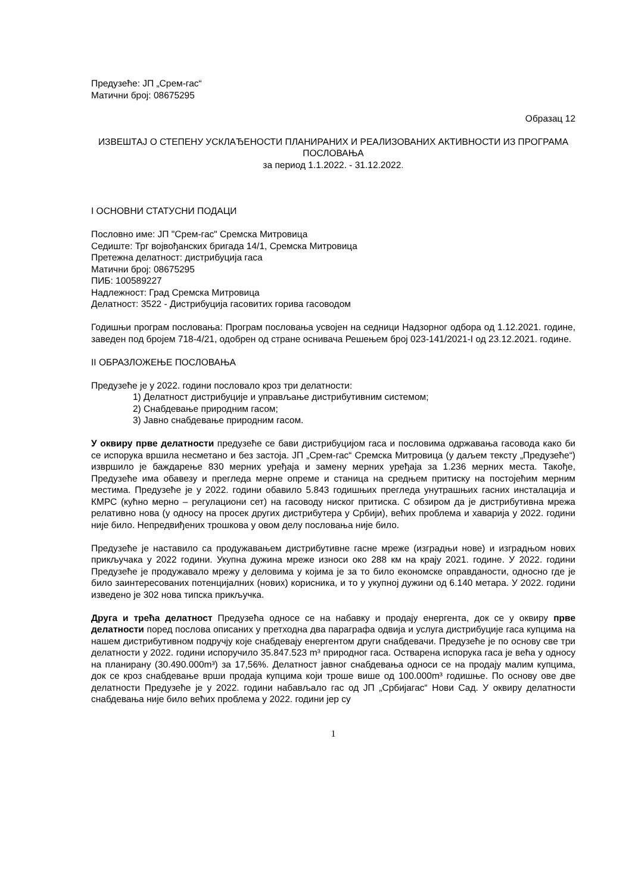Предузеће: ЈП „Срем-гас“
Матични број: 08675295
Образац 12
ИЗВЕШТАЈ О СТЕПЕНУ УСКЛАЂЕНОСТИ ПЛАНИРАНИХ И РЕАЛИЗОВАНИХ АКТИВНОСТИ ИЗ ПРОГРАМА ПОСЛОВАЊА
за период 1.1.2022. - 31.12.2022.
I ОСНОВНИ СТАТУСНИ ПОДАЦИ
Пословно име: ЈП "Срем-гас" Сремска Митровица
Седиште: Трг војвођанских бригада 14/1, Сремска Митровица
Претежна делатност: дистрибуција гаса
Матични број: 08675295
ПИБ: 100589227
Надлежност: Град Сремска Митровица
Делатност: 3522 - Дистрибуција гасовитих горива гасоводом
Годишњи програм пословања: Програм пословања усвојен на седници Надзорног одбора од 1.12.2021. године, заведен под бројем 718-4/21, одобрен од стране оснивача Решењем број 023-141/2021-I од 23.12.2021. године.
II ОБРАЗЛОЖЕЊЕ ПОСЛОВАЊА
Предузеће је у 2022. години пословало кроз три делатности:
1) Делатност дистрибуције и управљање дистрибутивним системом;
2) Снабдевање природним гасом;
3) Јавно снабдевање природним гасом.
У оквиру прве делатности предузеће се бави дистрибуцијом гаса и пословима одржавања гасовода како би се испорука вршила несметано и без застоја. ЈП „Срем-гас“ Сремска Митровица (у даљем тексту „Предузеће“) извршило је баждарење 830 мерних уређаја и замену мерних уређаја за 1.236 мерних места. Такође, Предузеће има обавезу и прегледа мерне опреме и станица на средњем притиску на постојећим мерним местима. Предузеће је у 2022. години обавило 5.843 годишњих прегледа унутрашњих гасних инсталација и КМРС (кућно мерно – регулациони сет) на гасоводу ниског притиска. С обзиром да је дистрибутивна мрежа релативно нова (у односу на просек других дистрибутера у Србији), већих проблема и хаварија у 2022. години није било. Непредвиђених трошкова у овом делу пословања није било.
Предузеће је наставило са продужавањем дистрибутивне гасне мреже (изградњи нове) и изградњом нових прикључака у 2022 години. Укупна дужина мреже износи око 288 км на крају 2021. године. У 2022. години Предузеће је продужавало мрежу у деловима у којима је за то било економске оправданости, односно где је било заинтересованих потенцијалних (нових) корисника, и то у укупној дужини од 6.140 метара. У 2022. години изведено је 302 нова типска прикључка.
Друга и трећа делатност Предузећа односе се на набавку и продају енергента, док се у оквиру прве делатности поред послова описаних у претходна два параграфа одвија и услуга дистрибуције гаса купцима на нашем дистрибутивном подручју које снабдевају енергентом други снабдевачи. Предузеће је по основу све три делатности у 2022. години испоручило 35.847.523 m³ природног гаса. Остварена испорука гаса је већа у односу на планирану (30.490.000m³) за 17,56%. Делатност јавног снабдевања односи се на продају малим купцима, док се кроз снабдевање врши продаја купцима који троше више од 100.000m³ годишње. По основу ове две делатности Предузеће је у 2022. години набављало гас од ЈП „Србијагас“ Нови Сад. У оквиру делатности снабдевања није било већих проблема у 2022. години јер су
1